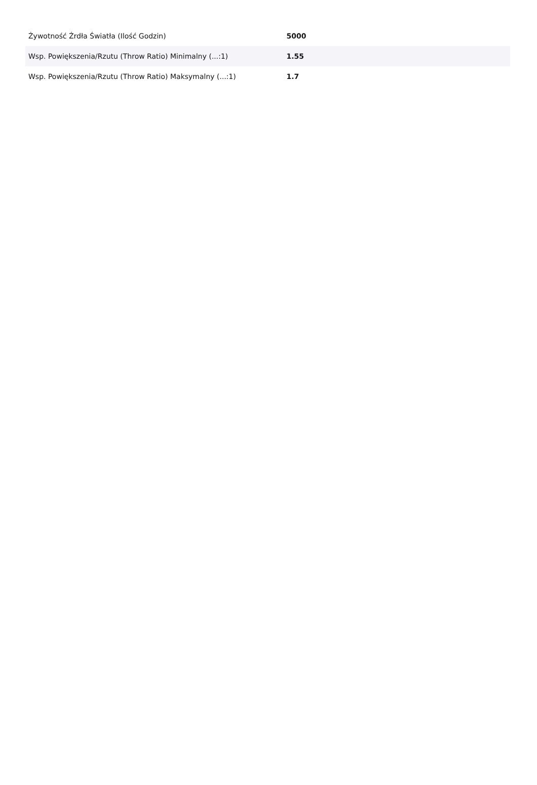| Żywotność Źrdła Światła (Ilość Godzin) | 5000 |
| Wsp. Powiększenia/Rzutu (Throw Ratio) Minimalny (...:1) | 1.55 |
| Wsp. Powiększenia/Rzutu (Throw Ratio) Maksymalny (...:1) | 1.7 |